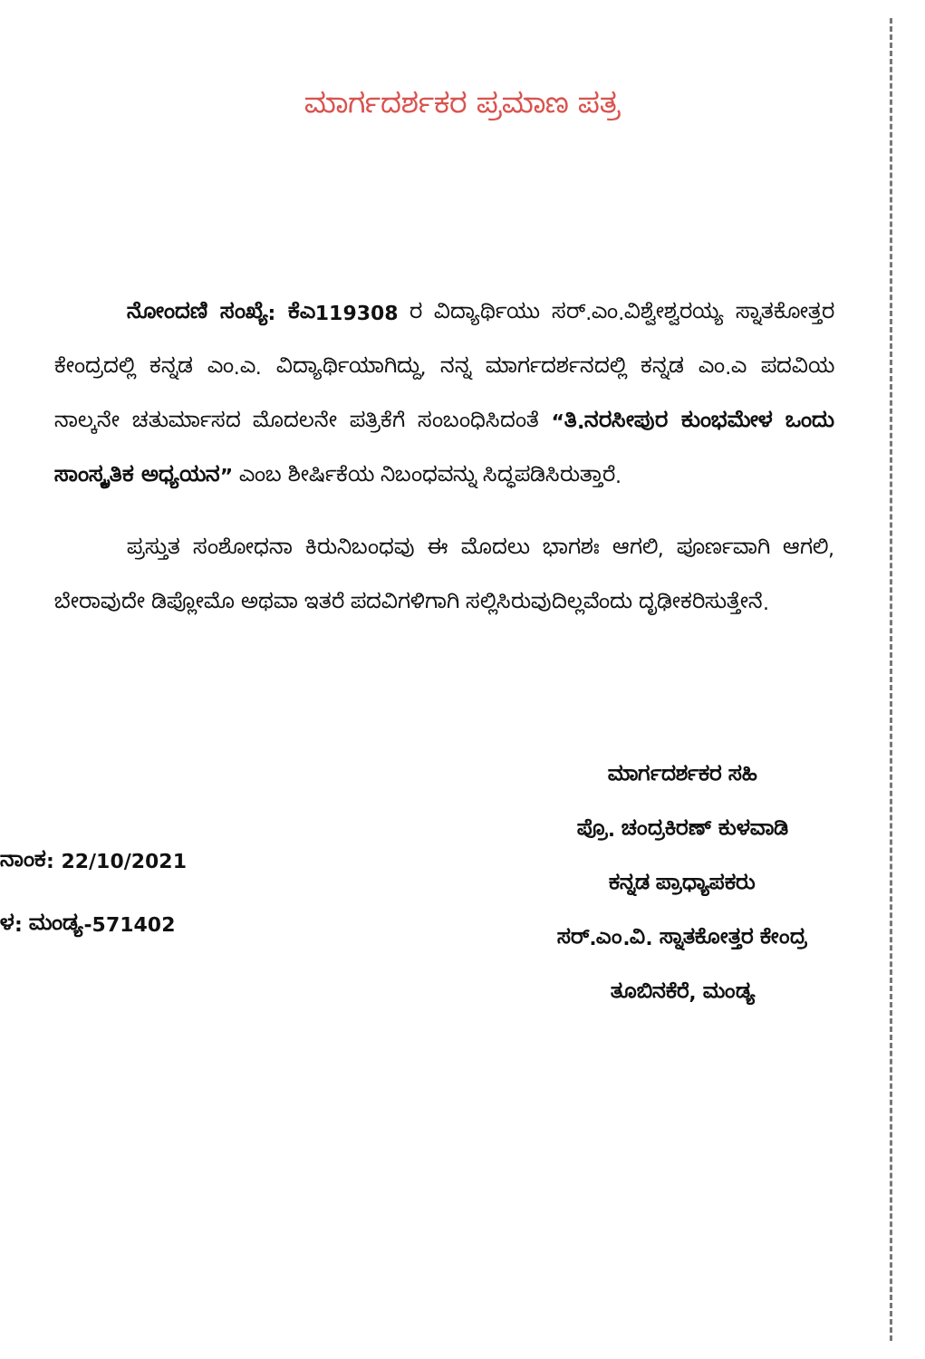ಮಾರ್ಗದರ್ಶಕರ ಪ್ರಮಾಣ ಪತ್ರ
ನೋಂದಣಿ ಸಂಖ್ಯೆ: ಕೆಎ119308 ರ ವಿದ್ಯಾರ್ಥಿಯು ಸರ್.ಎಂ.ವಿಶ್ವೇಶ್ವರಯ್ಯ ಸ್ನಾತಕೋತ್ತರ ಕೇಂದ್ರದಲ್ಲಿ ಕನ್ನಡ ಎಂ.ಎ. ವಿದ್ಯಾರ್ಥಿಯಾಗಿದ್ದು, ನನ್ನ ಮಾರ್ಗದರ್ಶನದಲ್ಲಿ ಕನ್ನಡ ಎಂ.ಎ ಪದವಿಯ ನಾಲ್ಕನೇ ಚತುರ್ಮಾಸದ ಮೊದಲನೇ ಪತ್ರಿಕೆಗೆ ಸಂಬಂಧಿಸಿದಂತೆ “ತಿ.ನರಸೀಪುರ ಕುಂಭಮೇಳ ಒಂದು ಸಾಂಸ್ಕೃತಿಕ ಅಧ್ಯಯನ” ಎಂಬ ಶೀರ್ಷಿಕೆಯ ನಿಬಂಧವನ್ನು ಸಿದ್ಧಪಡಿಸಿರುತ್ತಾರೆ.
ಪ್ರಸ್ತುತ ಸಂಶೋಧನಾ ಕಿರುನಿಬಂಧವು ಈ ಮೊದಲು ಭಾಗಶಃ ಆಗಲಿ, ಪೂರ್ಣವಾಗಿ ಆಗಲಿ, ಬೇರಾವುದೇ ಡಿಪ್ಲೋಮೊ ಅಥವಾ ಇತರೆ ಪದವಿಗಳಿಗಾಗಿ ಸಲ್ಲಿಸಿರುವುದಿಲ್ಲವೆಂದು ದೃಢೀಕರಿಸುತ್ತೇನೆ.
ನಾಂಕ: 22/10/2021
ಳ: ಮಂಡ್ಯ-571402
ಮಾರ್ಗದರ್ಶಕರ ಸಹಿ
ಪ್ರೊ. ಚಂದ್ರಕಿರಣ್ ಕುಳವಾಡಿ
ಕನ್ನಡ ಪ್ರಾಧ್ಯಾಪಕರು
ಸರ್.ಎಂ.ವಿ. ಸ್ನಾತಕೋತ್ತರ ಕೇಂದ್ರ
ತೂಬಿನಕೆರೆ, ಮಂಡ್ಯ